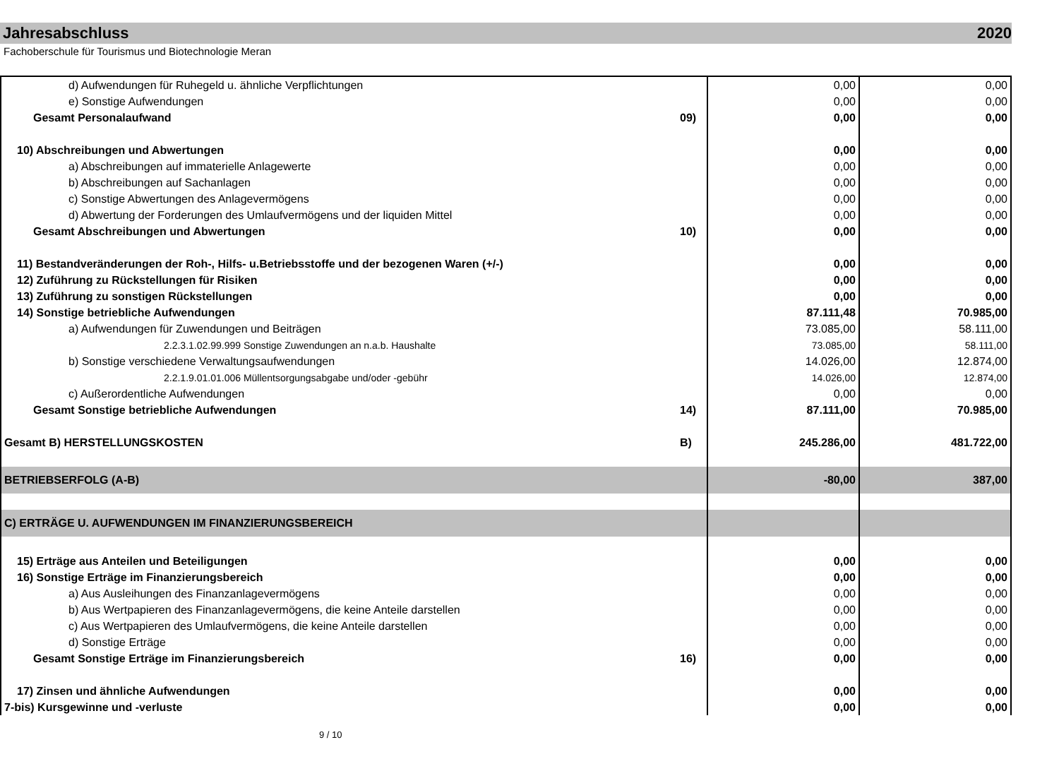Jahresabschluss 2020
Fachoberschule für Tourismus und Biotechnologie Meran
| d) Aufwendungen für Ruhegeld u. ähnliche Verpflichtungen | | 0,00 | 0,00 |
| e) Sonstige Aufwendungen | | 0,00 | 0,00 |
| Gesamt Personalaufwand | 09) | 0,00 | 0,00 |
| 10) Abschreibungen und Abwertungen | | 0,00 | 0,00 |
| a) Abschreibungen auf immaterielle Anlagewerte | | 0,00 | 0,00 |
| b) Abschreibungen auf Sachanlagen | | 0,00 | 0,00 |
| c) Sonstige Abwertungen des Anlagevermögens | | 0,00 | 0,00 |
| d) Abwertung der Forderungen des Umlaufvermögens und der liquiden Mittel | | 0,00 | 0,00 |
| Gesamt Abschreibungen und Abwertungen | 10) | 0,00 | 0,00 |
| 11) Bestandveränderungen der Roh-, Hilfs- u.Betriebsstoffe und der bezogenen Waren (+/-) | | 0,00 | 0,00 |
| 12) Zuführung zu Rückstellungen für Risiken | | 0,00 | 0,00 |
| 13) Zuführung zu sonstigen Rückstellungen | | 0,00 | 0,00 |
| 14) Sonstige betriebliche Aufwendungen | | 87.111,48 | 70.985,00 |
| a) Aufwendungen für Zuwendungen und Beiträgen | | 73.085,00 | 58.111,00 |
| 2.2.3.1.02.99.999 Sonstige Zuwendungen an n.a.b. Haushalte | | 73.085,00 | 58.111,00 |
| b) Sonstige verschiedene Verwaltungsaufwendungen | | 14.026,00 | 12.874,00 |
| 2.2.1.9.01.01.006 Müllentsorgungsabgabe und/oder -gebühr | | 14.026,00 | 12.874,00 |
| c) Außerordentliche Aufwendungen | | 0,00 | 0,00 |
| Gesamt Sonstige betriebliche Aufwendungen | 14) | 87.111,00 | 70.985,00 |
| Gesamt B) HERSTELLUNGSKOSTEN | B) | 245.286,00 | 481.722,00 |
| BETRIEBSERFOLG (A-B) | | -80,00 | 387,00 |
| C) ERTRÄGE U. AUFWENDUNGEN IM FINANZIERUNGSBEREICH | | | |
| 15) Erträge aus Anteilen und Beteiligungen | | 0,00 | 0,00 |
| 16) Sonstige Erträge im Finanzierungsbereich | | 0,00 | 0,00 |
| a) Aus Ausleihungen des Finanzanlagevermögens | | 0,00 | 0,00 |
| b) Aus Wertpapieren des Finanzanlagevermögens, die keine Anteile darstellen | | 0,00 | 0,00 |
| c) Aus Wertpapieren des Umlaufvermögens, die keine Anteile darstellen | | 0,00 | 0,00 |
| d) Sonstige Erträge | | 0,00 | 0,00 |
| Gesamt Sonstige Erträge im Finanzierungsbereich | 16) | 0,00 | 0,00 |
| 17) Zinsen und ähnliche Aufwendungen | | 0,00 | 0,00 |
| 7-bis) Kursgewinne und -verluste | | 0,00 | 0,00 |
9 / 10